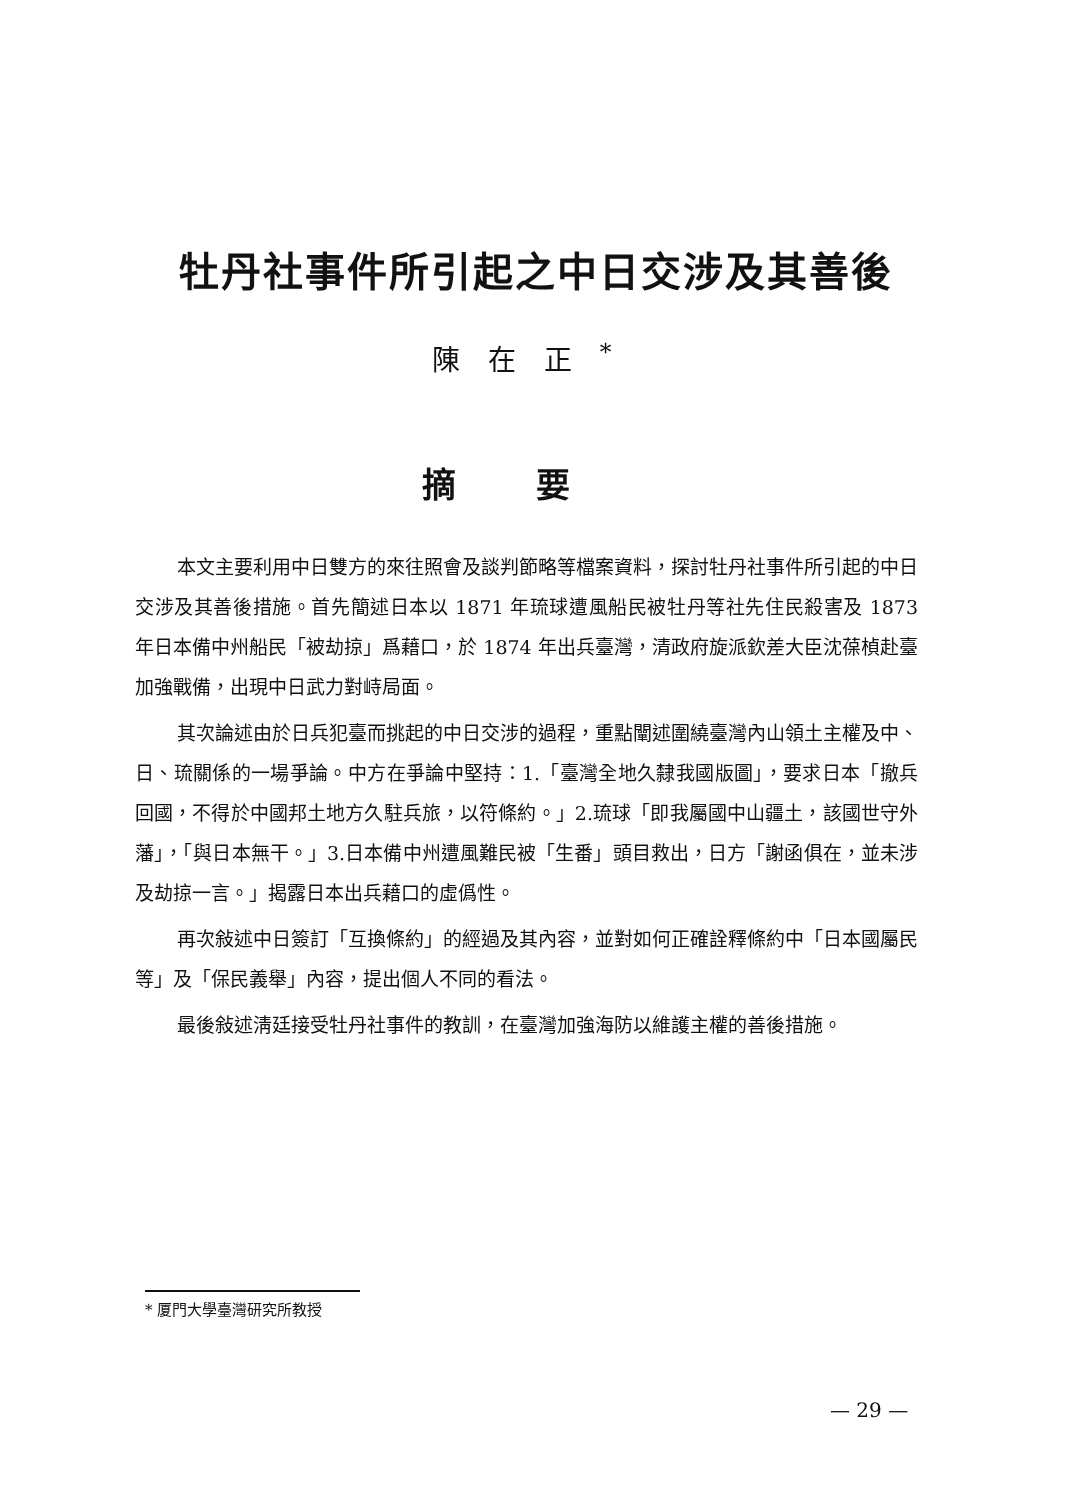牡丹社事件所引起之中日交涉及其善後
陳在正<sup>*</sup>
摘要
本文主要利用中日雙方的來往照會及談判節略等檔案資料，探討牡丹社事件所引起的中日交涉及其善後措施。首先簡述日本以 1871 年琉球遭風船民被牡丹等社先住民殺害及 1873 年日本備中州船民「被劫掠」爲藉口，於 1874 年出兵臺灣，清政府旋派欽差大臣沈葆楨赴臺加強戰備，出現中日武力對峙局面。
其次論述由於日兵犯臺而挑起的中日交涉的過程，重點闡述圍繞臺灣內山領土主權及中、日、琉關係的一場爭論。中方在爭論中堅持：1.「臺灣全地久隸我國版圖」，要求日本「撤兵回國，不得於中國邦土地方久駐兵旅，以符條約。」2.琉球「即我屬國中山疆土，該國世守外藩」，「與日本無干。」3.日本備中州遭風難民被「生番」頭目救出，日方「謝函俱在，並未涉及劫掠一言。」揭露日本出兵藉口的虛僞性。
再次敍述中日簽訂「互換條約」的經過及其內容，並對如何正確詮釋條約中「日本國屬民等」及「保民義舉」內容，提出個人不同的看法。
最後敍述淸廷接受牡丹社事件的教訓，在臺灣加強海防以維護主權的善後措施。
* 厦門大學臺灣研究所教授
— 29 —